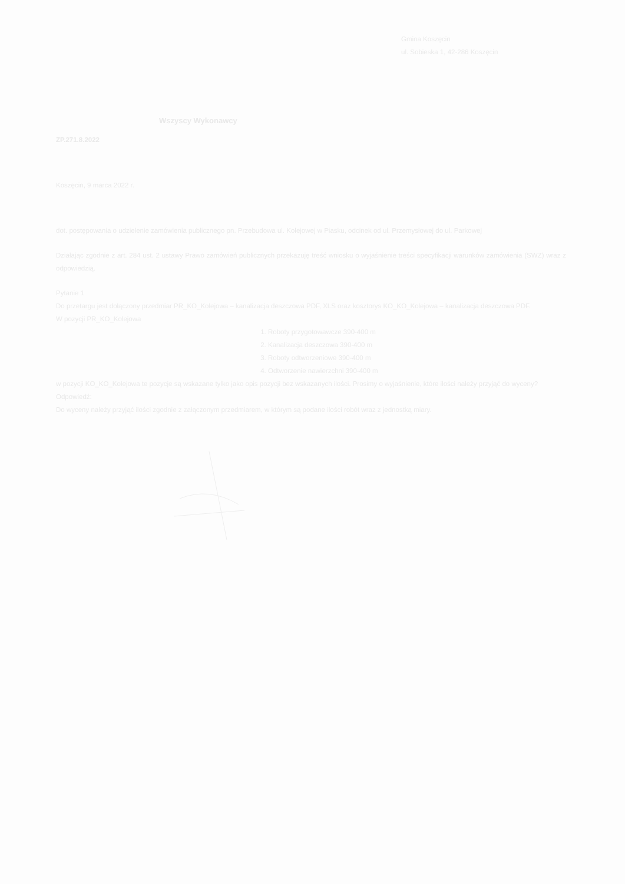Gmina Koszęcin
ul. Sobieska 1, 42-286 Koszęcin
Wszyscy Wykonawcy
ZP.271.8.2022
Koszęcin, 9 marca 2022 r.
dot. postępowania o udzielenie zamówienia publicznego pn. Przebudowa ul. Kolejowej w Piasku, odcinek od ul. Przemysłowej do ul. Parkowej
Działając zgodnie z art. 284 ust. 2 ustawy Prawo zamówień publicznych przekazuję treść wniosku o wyjaśnienie treści specyfikacji warunków zamówienia (SWZ) wraz z odpowiedzią.
Pytanie 1
Do przetargu jest dołączony przedmiar PR_KO_Kolejowa – kanalizacja deszczowa PDF, XLS oraz kosztorys KO_KO_Kolejowa – kanalizacja deszczowa PDF.
W pozycji PR_KO_Kolejowa
1. Roboty przygotowawcze 390-400 m
2. Kanalizacja deszczowa 390-400 m
3. Roboty odtworzeniowe 390-400 m
4. Odtworzenie nawierzchni 390-400 m
w pozycji KO_KO_Kolejowa te pozycje są wskazane tylko jako opis pozycji bez wskazanych ilości. Prosimy o wyjaśnienie, które ilości należy przyjąć do wyceny?
Odpowiedź:
Do wyceny należy przyjąć ilości zgodnie z załączonym przedmiarem, w którym są podane ilości robót wraz z jednostką miary.